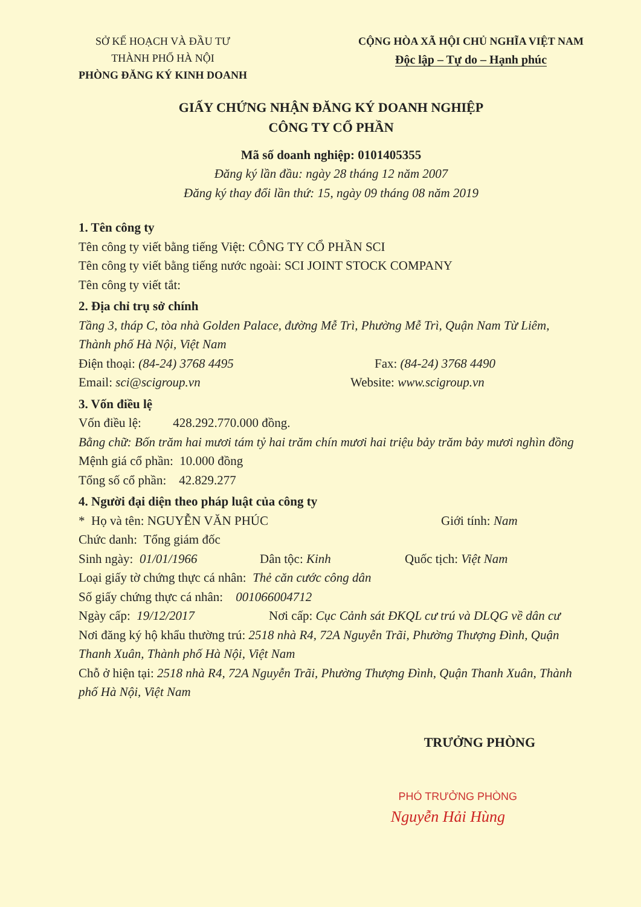SỞ KẾ HOẠCH VÀ ĐẦU TƯ
THÀNH PHỐ HÀ NỘI
PHÒNG ĐĂNG KÝ KINH DOANH
CỘNG HÒA XÃ HỘI CHỦ NGHĨA VIỆT NAM
Độc lập – Tự do – Hạnh phúc
GIẤY CHỨNG NHẬN ĐĂNG KÝ DOANH NGHIỆP
CÔNG TY CỔ PHẦN
Mã số doanh nghiệp: 0101405355
Đăng ký lần đầu: ngày 28 tháng 12 năm 2007
Đăng ký thay đổi lần thứ: 15, ngày 09 tháng 08 năm 2019
1. Tên công ty
Tên công ty viết bằng tiếng Việt: CÔNG TY CỔ PHẦN SCI
Tên công ty viết bằng tiếng nước ngoài: SCI JOINT STOCK COMPANY
Tên công ty viết tắt:
2. Địa chỉ trụ sở chính
Tầng 3, tháp C, tòa nhà Golden Palace, đường Mễ Trì, Phường Mễ Trì, Quận Nam Từ Liêm, Thành phố Hà Nội, Việt Nam
Điện thoại: (84-24) 3768 4495 Fax: (84-24) 3768 4490
Email: sci@scigroup.vn Website: www.scigroup.vn
3. Vốn điều lệ
Vốn điều lệ: 428.292.770.000 đồng.
Bằng chữ: Bốn trăm hai mươi tám tỷ hai trăm chín mươi hai triệu bảy trăm bảy mươi nghìn đồng
Mệnh giá cổ phần: 10.000 đồng
Tổng số cổ phần: 42.829.277
4. Người đại diện theo pháp luật của công ty
* Họ và tên: NGUYỄN VĂN PHÚC Giới tính: Nam
Chức danh: Tổng giám đốc
Sinh ngày: 01/01/1966 Dân tộc: Kinh Quốc tịch: Việt Nam
Loại giấy tờ chứng thực cá nhân: Thẻ căn cước công dân
Số giấy chứng thực cá nhân: 001066004712
Ngày cấp: 19/12/2017 Nơi cấp: Cục Cảnh sát ĐKQL cư trú và DLQG về dân cư
Nơi đăng ký hộ khẩu thường trú: 2518 nhà R4, 72A Nguyễn Trãi, Phường Thượng Đình, Quận Thanh Xuân, Thành phố Hà Nội, Việt Nam
Chỗ ở hiện tại: 2518 nhà R4, 72A Nguyễn Trãi, Phường Thượng Đình, Quận Thanh Xuân, Thành phố Hà Nội, Việt Nam
TRƯỞNG PHÒNG
PHÓ TRƯỞNG PHÒNG
Nguyễn Hải Hùng